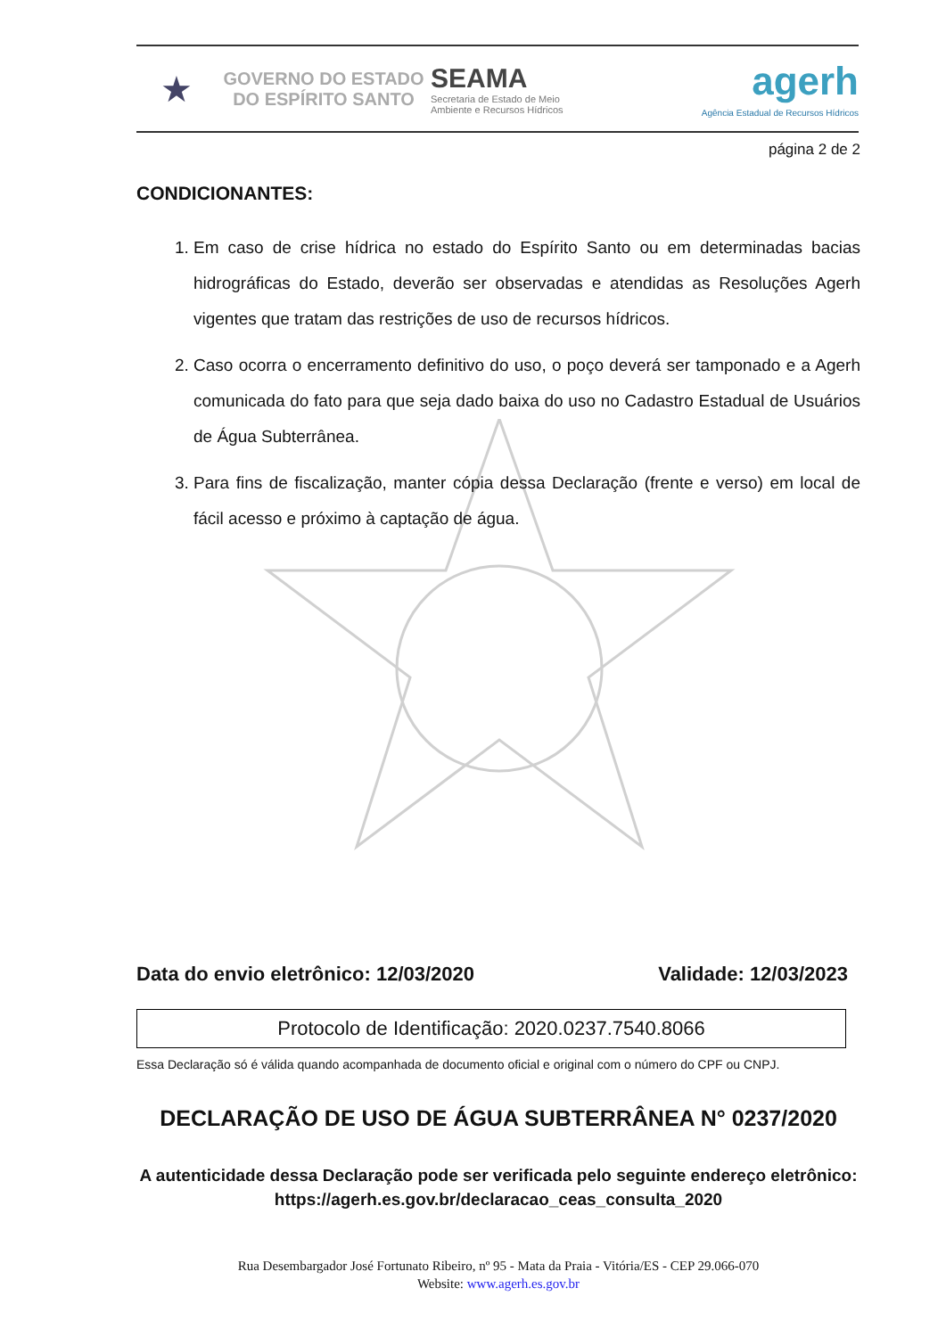★
GOVERNO DO ESTADO
DO ESPÍRITO SANTO
SEAMA
Secretaria de Estado de Meio
Ambiente e Recursos Hídricos
agerh
Agência Estadual de Recursos Hídricos
página 2 de 2
CONDICIONANTES:
1. Em caso de crise hídrica no estado do Espírito Santo ou em determinadas bacias hidrográficas do Estado, deverão ser observadas e atendidas as Resoluções Agerh vigentes que tratam das restrições de uso de recursos hídricos.
2. Caso ocorra o encerramento definitivo do uso, o poço deverá ser tamponado e a Agerh comunicada do fato para que seja dado baixa do uso no Cadastro Estadual de Usuários de Água Subterrânea.
3. Para fins de fiscalização, manter cópia dessa Declaração (frente e verso) em local de fácil acesso e próximo à captação de água.
Data do envio eletrônico: 12/03/2020 Validade: 12/03/2023
Protocolo de Identificação: 2020.0237.7540.8066
Essa Declaração só é válida quando acompanhada de documento oficial e original com o número do CPF ou CNPJ.
DECLARAÇÃO DE USO DE ÁGUA SUBTERRÂNEA N° 0237/2020
A autenticidade dessa Declaração pode ser verificada pelo seguinte endereço eletrônico: https://agerh.es.gov.br/declaracao_ceas_consulta_2020
Rua Desembargador José Fortunato Ribeiro, nº 95 - Mata da Praia - Vitória/ES - CEP 29.066-070
Website: www.agerh.es.gov.br